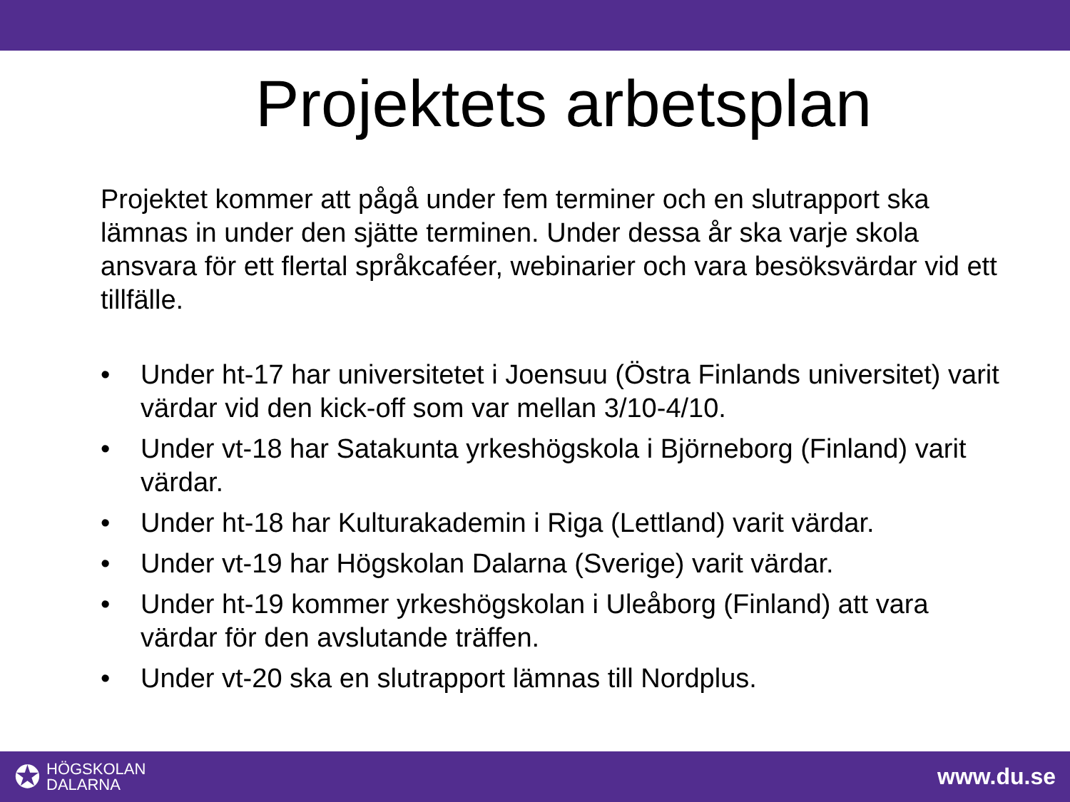Projektets arbetsplan
Projektet kommer att pågå under fem terminer och en slutrapport ska lämnas in under den sjätte terminen. Under dessa år ska varje skola ansvara för ett flertal språkcaféer, webinarier och vara besöksvärdar vid ett tillfälle.
• Under ht-17 har universitetet i Joensuu (Östra Finlands universitet) varit värdar vid den kick-off som var mellan 3/10-4/10.
• Under vt-18 har Satakunta yrkeshögskola i Björneborg (Finland) varit värdar.
• Under ht-18 har Kulturakademin i Riga (Lettland) varit värdar.
• Under vt-19 har Högskolan Dalarna (Sverige) varit värdar.
• Under ht-19 kommer yrkeshögskolan i Uleåborg (Finland) att vara värdar för den avslutande träffen.
• Under vt-20 ska en slutrapport lämnas till Nordplus.
✪ HÖGSKOLAN
DALARNA
www.du.se